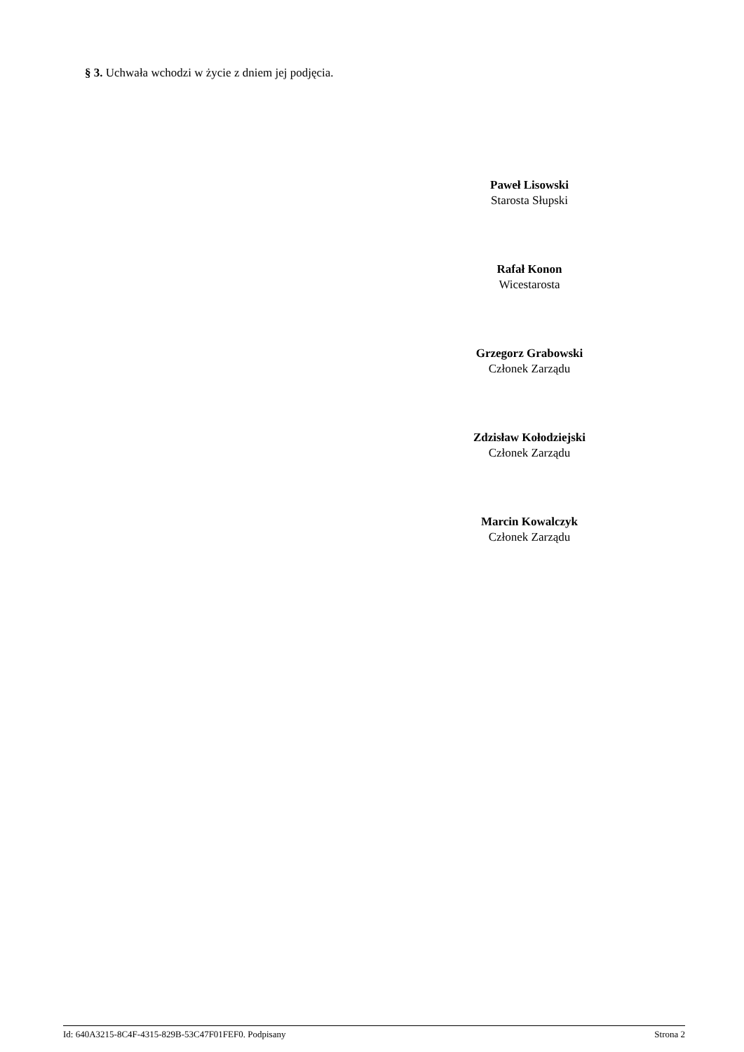§ 3. Uchwała wchodzi w życie z dniem jej podjęcia.
Paweł Lisowski
Starosta Słupski
Rafał Konon
Wicestarosta
Grzegorz Grabowski
Członek Zarządu
Zdzisław Kołodziejski
Członek Zarządu
Marcin Kowalczyk
Członek Zarządu
Id: 640A3215-8C4F-4315-829B-53C47F01FEF0. Podpisany Strona 2